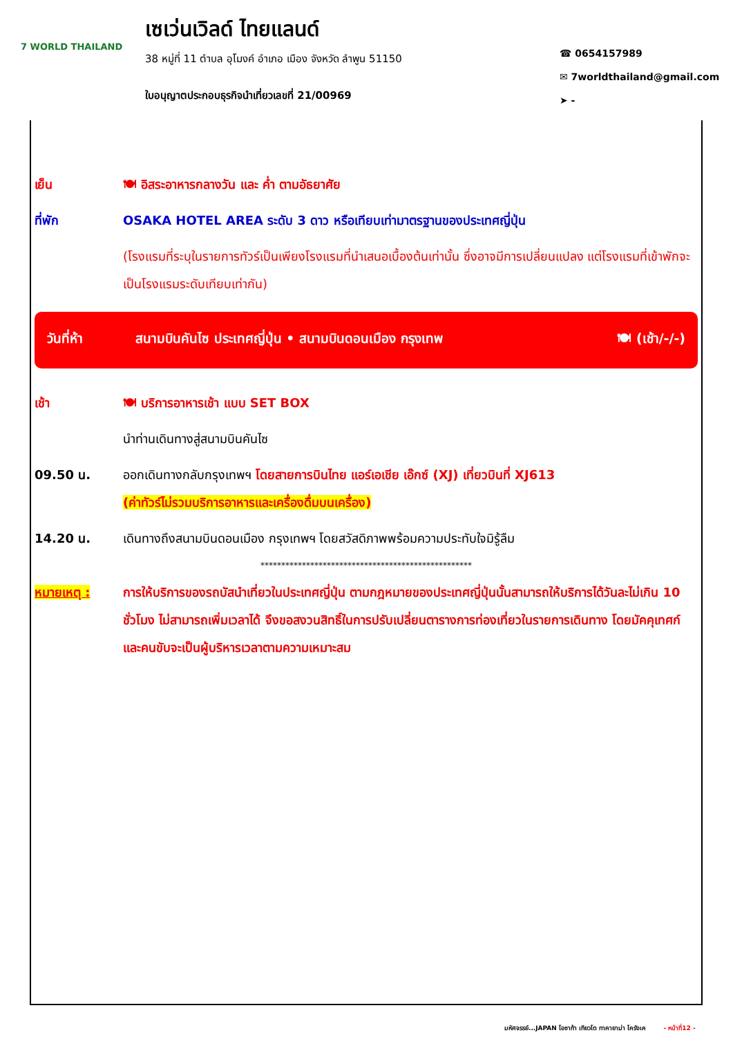7 WORLD THAILAND
เซเว่นเวิลด์ ไทยแลนด์
38 หมู่ที่ 11 ตำบล อุโมงค์ อำเภอ เมือง จังหวัด ลำพูน 51150
ใบอนุญาตประกอบธุรกิจนำเที่ยวเลขที่ 21/00969
☎ 0654157989
✉ 7worldthailand@gmail.com
➤ -
เย็น 🍽 อิสระอาหารกลางวัน และ ค่ำ ตามอัธยาศัย
ที่พัก OSAKA HOTEL AREA ระดับ 3 ดาว หรือเทียบเท่ามาตรฐานของประเทศญี่ปุ่น
(โรงแรมที่ระบุในรายการทัวร์เป็นเพียงโรงแรมที่นำเสนอเบื้องต้นเท่านั้น ซึ่งอาจมีการเปลี่ยนแปลง แต่โรงแรมที่เข้าพักจะเป็นโรงแรมระดับเทียบเท่ากัน)
วันที่ห้า สนามบินคันไซ ประเทศญี่ปุ่น • สนามบินดอนเมือง กรุงเทพ
🍽 (เช้า/-/-)
เช้า 🍽 บริการอาหารเช้า แบบ SET BOX
นำท่านเดินทางสู่สนามบินคันไซ
09.50 น. ออกเดินทางกลับกรุงเทพฯ โดยสายการบินไทย แอร์เอเชีย เอ๊กซ์ (XJ) เที่ยวบินที่ XJ613
(ค่าทัวร์ไม่รวมบริการอาหารและเครื่องดื่มบนเครื่อง)
14.20 น. เดินทางถึงสนามบินดอนเมือง กรุงเทพฯ โดยสวัสดิภาพพร้อมความประทับใจมิรู้ลืม
***************************************************
หมายเหตุ : การให้บริการของรถบัสนำเที่ยวในประเทศญี่ปุ่น ตามกฎหมายของประเทศญี่ปุ่นนั้นสามารถให้บริการได้วันละไม่เกิน 10 ชั่วโมง ไม่สามารถเพิ่มเวลาได้ จึงขอสงวนสิทธิ์ในการปรับเปลี่ยนตารางการท่องเที่ยวในรายการเดินทาง โดยมัคคุเทศก์และคนขับจะเป็นผู้บริหารเวลาตามความเหมาะสม
มหัศจรรย์...JAPAN โอซาก้า เกียวโต ทาคายาม่า โครังเค - หน้าที่12 -